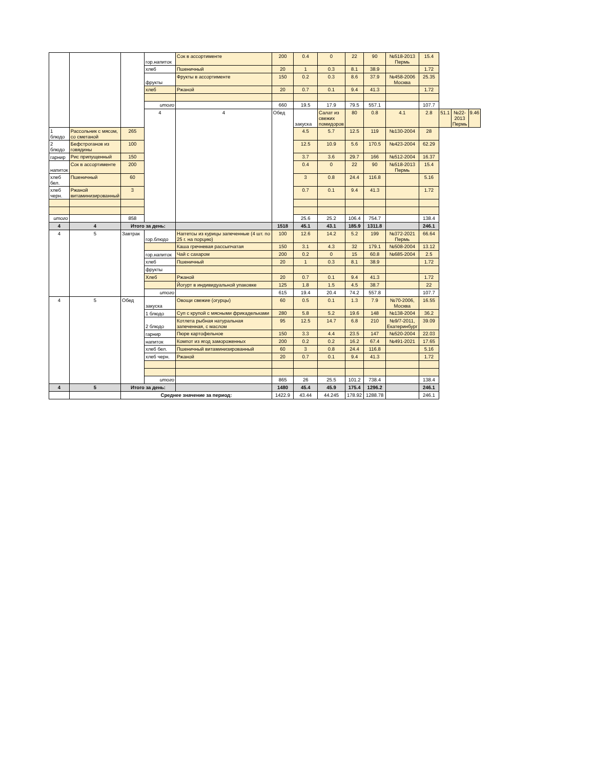| | | | гор.напиток | Сок в ассортименте | 200 | 0.4 | 0 | 22 | 90 | №518-2013 Пермь | 15.4 | | | |
| | | | хлеб | Пшеничный | 20 | 1 | 0.3 | 8.1 | 38.9 | | 1.72 | | | |
| | | | фрукты | Фрукты в ассортименте | 150 | 0.2 | 0.3 | 8.6 | 37.9 | №458-2006 Москва | 25.35 | | | |
| | | | хлеб | Ржаной | 20 | 0.7 | 0.1 | 9.4 | 41.3 | | 1.72 | | | |
| | | | итого | | 660 | 19.5 | 17.9 | 79.5 | 557.1 | | 107.7 | | | |
| | | | 4 | 4 | Обед | закуска | Салат из свежих помидоров | 80 | 0.8 | 4.1 | 2.8 | 51.1 | №22-2013 Пермь | 9.46 |
| 1 блюдо | Рассольник с мясом, со сметаной | 265 | | | | 4.5 | 5.7 | 12.5 | 119 | №130-2004 | 28 | | | |
| 2 блюдо | Бефстроганов из говядины | 100 | | | | 12.5 | 10.9 | 5.6 | 170.5 | №423-2004 | 62.29 | | | |
| гарнир | Рис припущенный | 150 | | | | 3.7 | 3.6 | 29.7 | 166 | №512-2004 | 16.37 | | | |
| напиток | Сок в ассортименте | 200 | | | | 0.4 | 0 | 22 | 90 | №518-2013 Пермь | 15.4 | | | |
| хлеб бел. | Пшеничный | 60 | | | | 3 | 0.8 | 24.4 | 116.8 | | 5.16 | | | |
| хлеб черн. | Ржаной витаминизированный | 3 | | | | 0.7 | 0.1 | 9.4 | 41.3 | | 1.72 | | | |
| итого | | 858 | | | | 25.6 | 25.2 | 106.4 | 754.7 | | 138.4 | | | |
| 4 | 4 | Итого за день: | | | 1518 | 45.1 | 43.1 | 185.9 | 1311.8 | | 246.1 | | | |
| 4 | 5 | Завтрак | гор.блюдо | Наггетсы из курицы запеченные (4 шт. по 25 г. на порцию) | 100 | 12.6 | 14.2 | 5.2 | 199 | №372-2021 Пермь | 66.64 | | | |
| | | | | Каша гречневая рассыпчатая | 150 | 3.1 | 4.3 | 32 | 179.1 | №508-2004 | 13.12 | | | |
| | | | гор.напиток | Чай с сахаром | 200 | 0.2 | 0 | 15 | 60.8 | №685-2004 | 2.5 | | | |
| | | | хлеб | Пшеничный | 20 | 1 | 0.3 | 8.1 | 38.9 | | 1.72 | | | |
| | | | фрукты | | | | | | | | | | | |
| | | | Хлеб | Ржаной | 20 | 0.7 | 0.1 | 9.4 | 41.3 | | 1.72 | | | |
| | | | | Йогурт в индивидуальной упаковке | 125 | 1.8 | 1.5 | 4.5 | 38.7 | | 22 | | | |
| | | | итого | | 615 | 19.4 | 20.4 | 74.2 | 557.8 | | 107.7 | | | |
| 4 | 5 | Обед | закуска | Овощи свежие (огурцы) | 60 | 0.5 | 0.1 | 1.3 | 7.9 | №70-2006, Москва | 16.55 | | | |
| | | | 1 блюдо | Суп с крупой с мясными фрикадельками | 280 | 5.8 | 5.2 | 19.6 | 148 | №138-2004 | 36.2 | | | |
| | | | 2 блюдо | Котлета рыбная натуральная запеченная, с маслом | 95 | 12.5 | 14.7 | 6.8 | 210 | №9/7-2011, Екатеринбург | 39.09 | | | |
| | | | гарнир | Пюре картофельное | 150 | 3.3 | 4.4 | 23.5 | 147 | №520-2004 | 22.03 | | | |
| | | | напиток | Компот из ягод замороженных | 200 | 0.2 | 0.2 | 16.2 | 67.4 | №491-2021 | 17.65 | | | |
| | | | хлеб бел. | Пшеничный витаминизированный | 60 | 3 | 0.8 | 24.4 | 116.8 | | 5.16 | | | |
| | | | хлеб черн. | Ржаной | 20 | 0.7 | 0.1 | 9.4 | 41.3 | | 1.72 | | | |
| | | | итого | | 865 | 26 | 25.5 | 101.2 | 738.4 | | 138.4 | | | |
| 4 | 5 | Итого за день: | | | 1480 | 45.4 | 45.9 | 175.4 | 1296.2 | | 246.1 | | | |
| | | Среднее значение за период: | | | 1422.9 | 43.44 | 44.245 | 178.92 | 1288.78 | | 246.1 | | | |